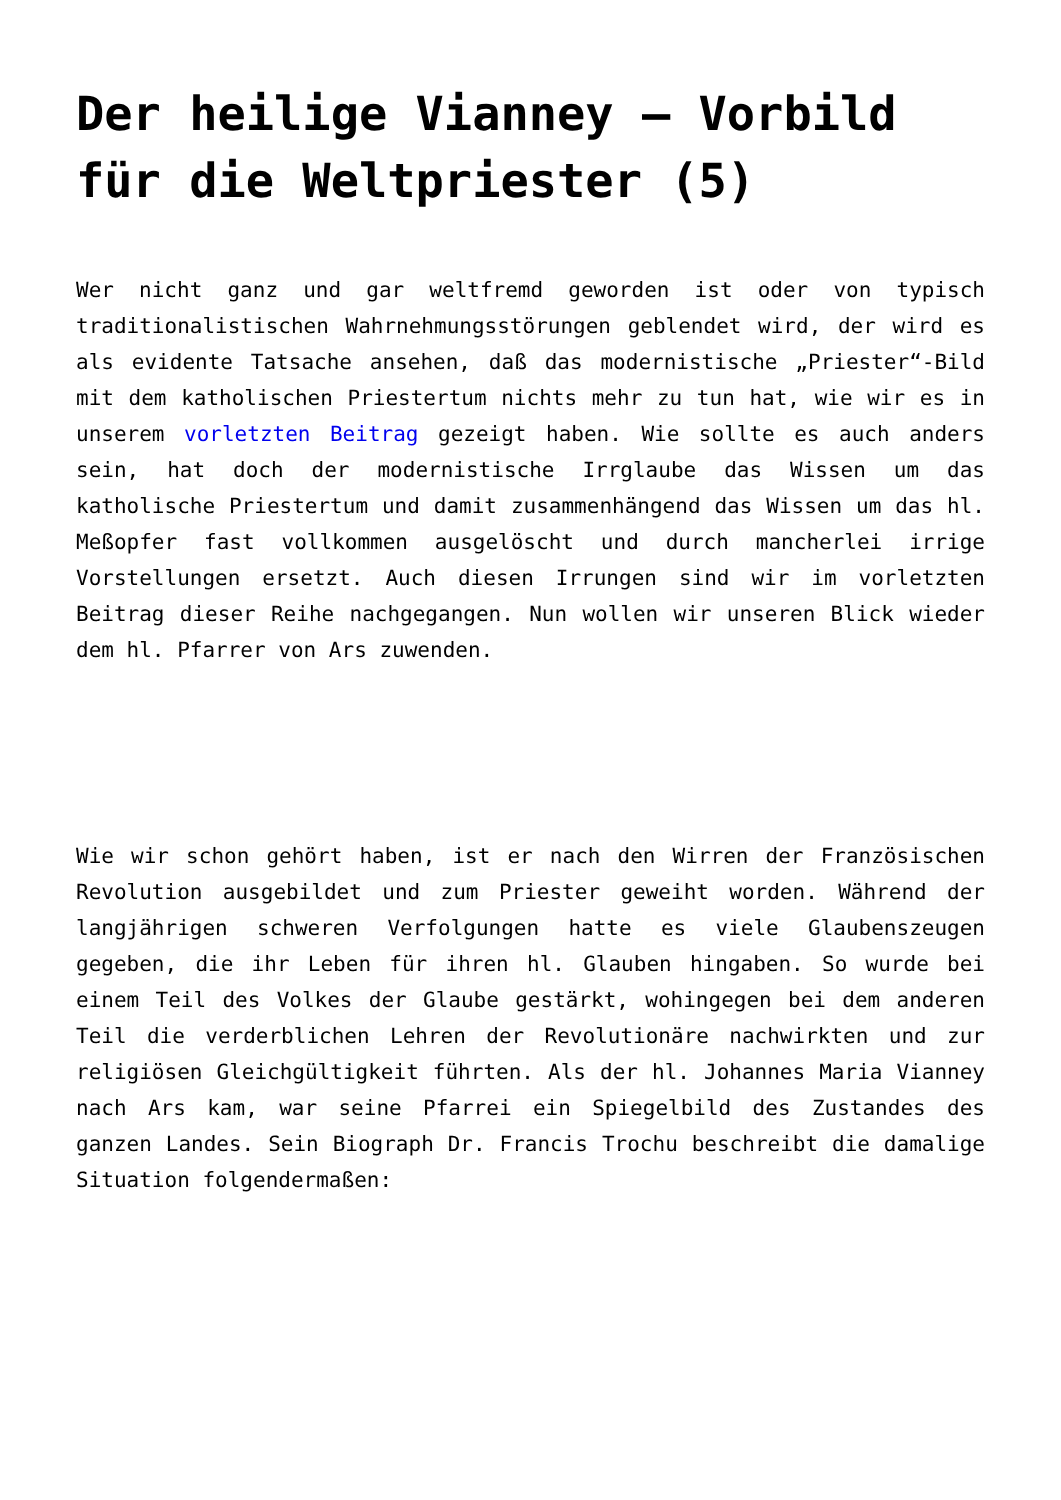Der heilige Vianney – Vorbild für die Weltpriester (5)
Wer nicht ganz und gar weltfremd geworden ist oder von typisch traditionalistischen Wahrnehmungsstörungen geblendet wird, der wird es als evidente Tatsache ansehen, daß das modernistische „Priester“-Bild mit dem katholischen Priestertum nichts mehr zu tun hat, wie wir es in unserem vorletzten Beitrag gezeigt haben. Wie sollte es auch anders sein, hat doch der modernistische Irrglaube das Wissen um das katholische Priestertum und damit zusammenhängend das Wissen um das hl. Meßopfer fast vollkommen ausgelöscht und durch mancherlei irrige Vorstellungen ersetzt. Auch diesen Irrungen sind wir im vorletzten Beitrag dieser Reihe nachgegangen. Nun wollen wir unseren Blick wieder dem hl. Pfarrer von Ars zuwenden.
Wie wir schon gehört haben, ist er nach den Wirren der Französischen Revolution ausgebildet und zum Priester geweiht worden. Während der langjährigen schweren Verfolgungen hatte es viele Glaubenszeugen gegeben, die ihr Leben für ihren hl. Glauben hingaben. So wurde bei einem Teil des Volkes der Glaube gestärkt, wohingegen bei dem anderen Teil die verderblichen Lehren der Revolutionäre nachwirkten und zur religiösen Gleichgültigkeit führten. Als der hl. Johannes Maria Vianney nach Ars kam, war seine Pfarrei ein Spiegelbild des Zustandes des ganzen Landes. Sein Biograph Dr. Francis Trochu beschreibt die damalige Situation folgendermaßen: